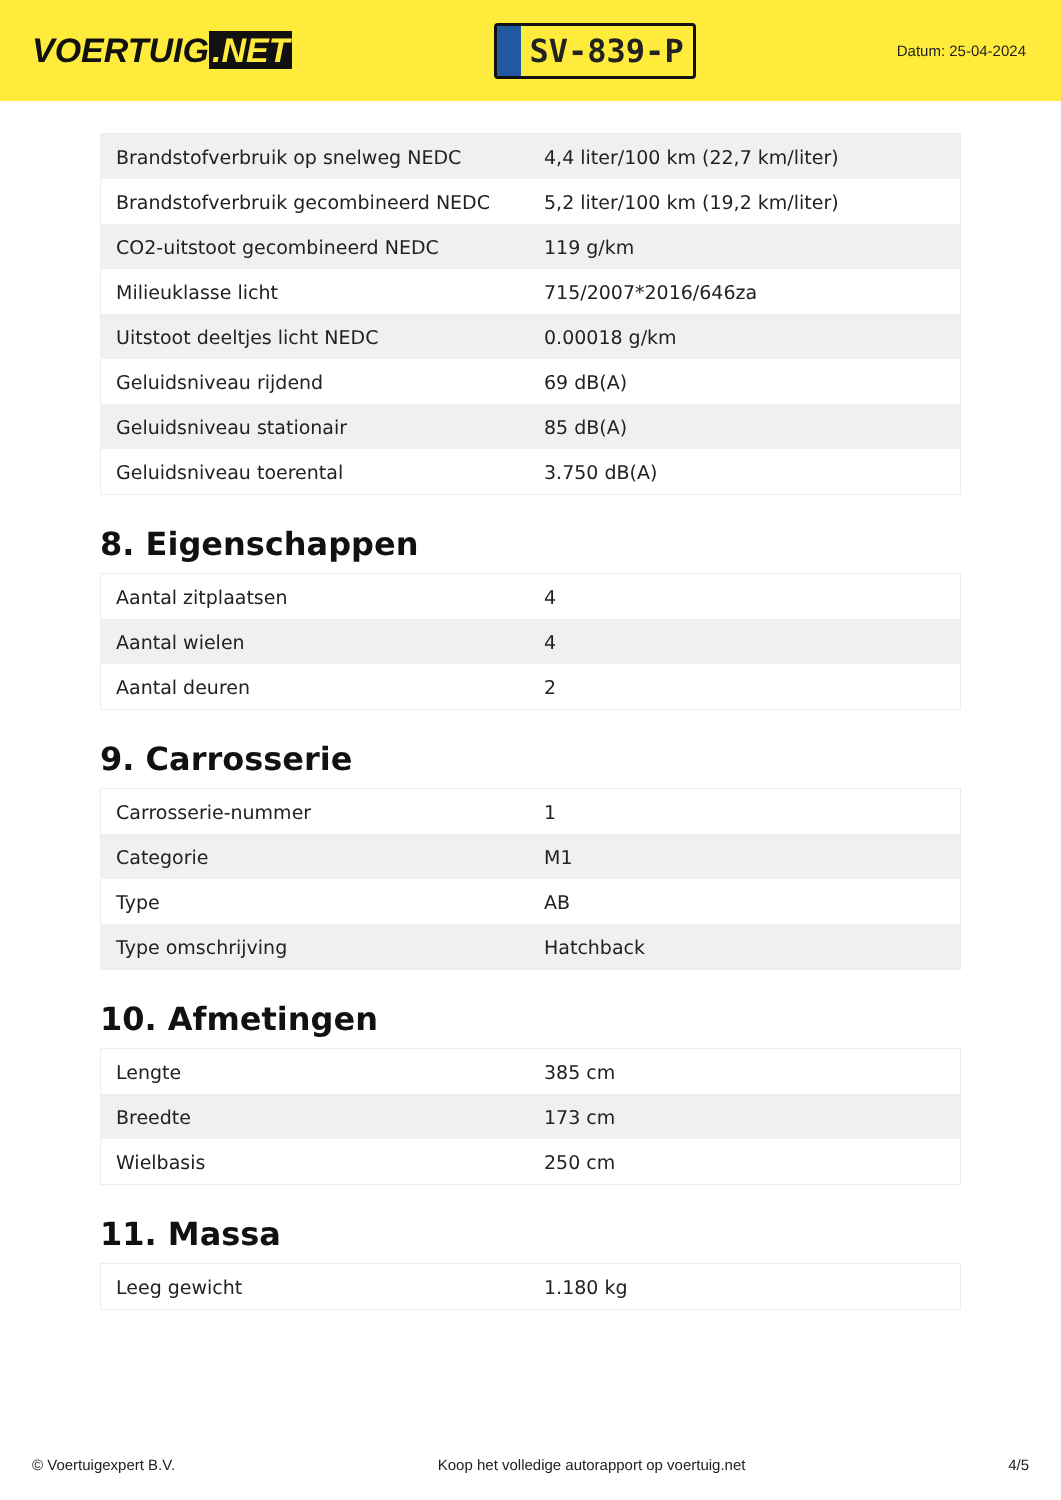VOERTUIG.NET
SV-839-P
Datum: 25-04-2024
| Brandstofverbruik op snelweg NEDC | 4,4 liter/100 km (22,7 km/liter) |
| Brandstofverbruik gecombineerd NEDC | 5,2 liter/100 km (19,2 km/liter) |
| CO2-uitstoot gecombineerd NEDC | 119 g/km |
| Milieuklasse licht | 715/2007*2016/646za |
| Uitstoot deeltjes licht NEDC | 0.00018 g/km |
| Geluidsniveau rijdend | 69 dB(A) |
| Geluidsniveau stationair | 85 dB(A) |
| Geluidsniveau toerental | 3.750 dB(A) |
8. Eigenschappen
| Aantal zitplaatsen | 4 |
| Aantal wielen | 4 |
| Aantal deuren | 2 |
9. Carrosserie
| Carrosserie-nummer | 1 |
| Categorie | M1 |
| Type | AB |
| Type omschrijving | Hatchback |
10. Afmetingen
| Lengte | 385 cm |
| Breedte | 173 cm |
| Wielbasis | 250 cm |
11. Massa
| Leeg gewicht | 1.180 kg |
© Voertuigexpert B.V. Koop het volledige autorapport op voertuig.net 4/5